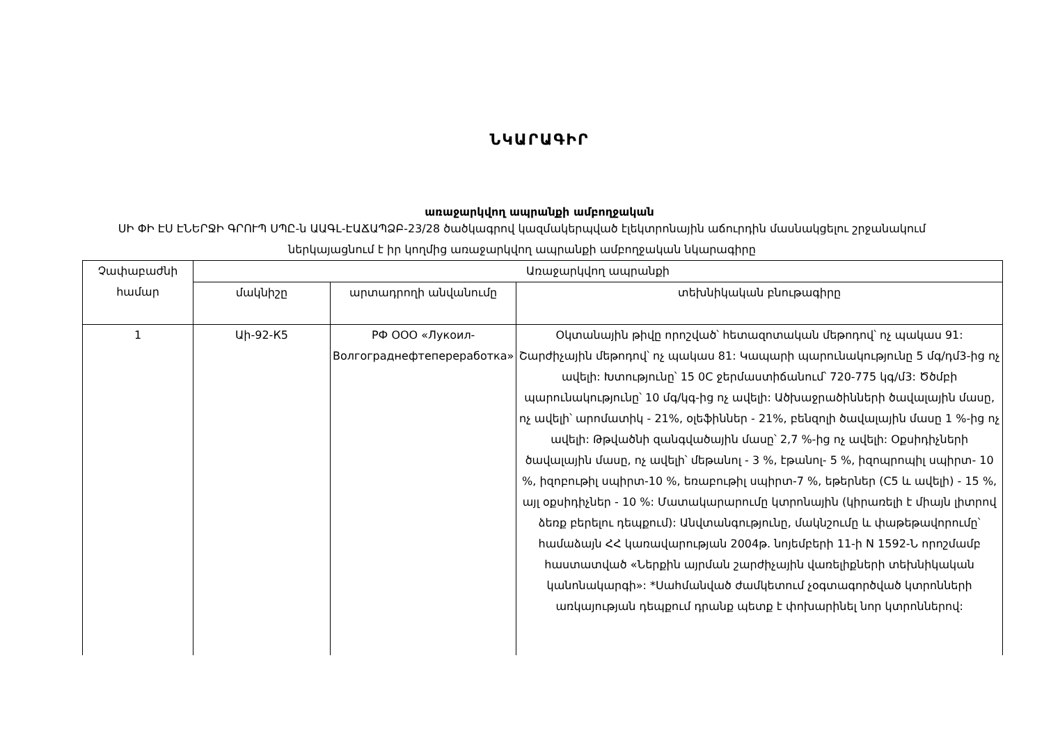ՆԿԱՐԱԳԻՐ
առաջարկվող ապրանքի ամբողջական
ՍԻ ՓԻ ԷՍ ԷՆԵՐՋԻ ԳՐՈՒՊ ՍՊԸ-ն ԱԱԳԼ-ԷԱՃԱՊՁԲ-23/28 ծածկագրով կազմակերպված էլեկտրոնային աճուրդին մասնակցելու շրջանակում ներկայացնում է իր կողմից առաջարկվող ապրանքի ամբողջական նկարագիրը
| Չափաբաժնի համար | Առաջարկվող ապրանքի | | |
| --- | --- | --- | --- |
| | մակնիշը | արտադրողի անվանումը | տեխնիկական բնութագիրը |
| 1 | Աի-92-К5 | РФ ООО «Лукоил-Волгограднефтепереработка» | Օկտանային թիվը որոշված՝ հետազոտական մեթոդով՝ ոչ պակաս 91: Շարժիչային մեթոդով՝ ոչ պակաս 81: Կապարի պարունակությունը 5 մգ/դմ3-ից ոչ ավելի: Խտությունը՝ 15 0С ջերմաստիճանում՝ 720-775 կգ/մ3: Ծծմբի պարունակությունը՝ 10 մգ/կգ-ից ոչ ավելի: Ածխաջրածինների ծավալային մասը, ոչ ավելի՝ արոմատիկ - 21%, օլեֆիններ - 21%, բենզոլի ծավալային մասը 1 %-ից ոչ ավելի: Թթվածնի զանգվածային մասը՝ 2,7 %-ից ոչ ավելի: Օքսիդիչների ծավալային մասը, ոչ ավելի՝ մեթանոլ - 3 %, էթանոլ- 5 %, իզոպրոպիլ սպիրտ- 10 %, իզոբութիլ սպիրտ-10 %, եռաբութիլ սպիրտ-7 %, եթերներ (С5 և ավելի) - 15 %, այլ օքսիդիչներ - 10 %: Մատակարարումը կտրոնային (կիրառելի է միայն լիտրով ձեռք բերելու դեպքում): Անվտանգությունը, մակնշումը և փաթեթավորումը՝ համաձայն ՀՀ կառավարության 2004թ. նոյեմբերի 11-ի N 1592-Ն որոշմամբ հաստատված «Ներքին այրման շարժիչային վառելիքների տեխնիկական կանոնակարգի»: *Սահմանված ժամկետում չօգտագործված կտրոնների առկայության դեպքում դրանք պետք է փոխարինել նոր կտրոններով: |